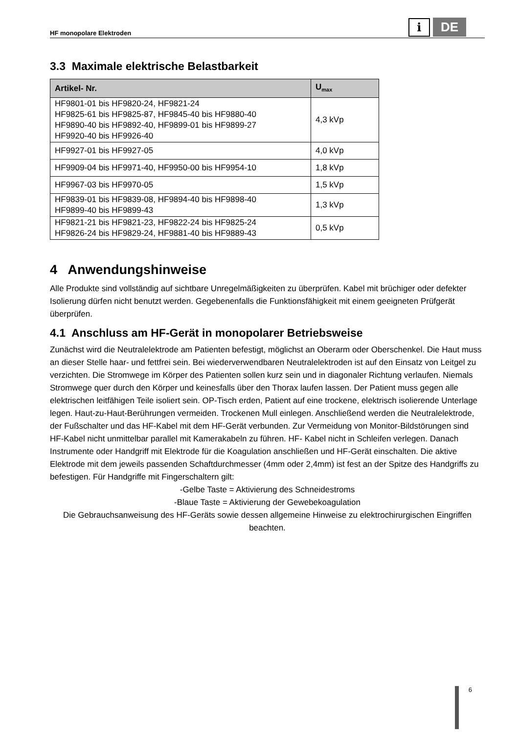HF monopolare Elektroden
i
DE
3.3 Maximale elektrische Belastbarkeit
| Artikel- Nr. | U<sub>max</sub> |
| --- | --- |
| HF9801-01 bis HF9820-24, HF9821-24 HF9825-61 bis HF9825-87, HF9845-40 bis HF9880-40 HF9890-40 bis HF9892-40, HF9899-01 bis HF9899-27 HF9920-40 bis HF9926-40 | 4,3 kVp |
| HF9927-01 bis HF9927-05 | 4,0 kVp |
| HF9909-04 bis HF9971-40, HF9950-00 bis HF9954-10 | 1,8 kVp |
| HF9967-03 bis HF9970-05 | 1,5 kVp |
| HF9839-01 bis HF9839-08, HF9894-40 bis HF9898-40 HF9899-40 bis HF9899-43 | 1,3 kVp |
| HF9821-21 bis HF9821-23, HF9822-24 bis HF9825-24 HF9826-24 bis HF9829-24, HF9881-40 bis HF9889-43 | 0,5 kVp |
4 Anwendungshinweise
Alle Produkte sind vollständig auf sichtbare Unregelmäßigkeiten zu überprüfen. Kabel mit brüchiger oder defekter Isolierung dürfen nicht benutzt werden. Gegebenenfalls die Funktionsfähigkeit mit einem geeigneten Prüfgerät überprüfen.
4.1 Anschluss am HF-Gerät in monopolarer Betriebsweise
Zunächst wird die Neutralelektrode am Patienten befestigt, möglichst an Oberarm oder Oberschenkel. Die Haut muss an dieser Stelle haar- und fettfrei sein. Bei wiederverwendbaren Neutralelektroden ist auf den Einsatz von Leitgel zu verzichten. Die Stromwege im Körper des Patienten sollen kurz sein und in diagonaler Richtung verlaufen. Niemals Stromwege quer durch den Körper und keinesfalls über den Thorax laufen lassen. Der Patient muss gegen alle elektrischen leitfähigen Teile isoliert sein. OP-Tisch erden, Patient auf eine trockene, elektrisch isolierende Unterlage legen. Haut-zu-Haut-Berührungen vermeiden. Trockenen Mull einlegen. Anschließend werden die Neutralelektrode, der Fußschalter und das HF-Kabel mit dem HF-Gerät verbunden. Zur Vermeidung von Monitor-Bildstörungen sind HF-Kabel nicht unmittelbar parallel mit Kamerakabeln zu führen. HF- Kabel nicht in Schleifen verlegen. Danach Instrumente oder Handgriff mit Elektrode für die Koagulation anschließen und HF-Gerät einschalten. Die aktive Elektrode mit dem jeweils passenden Schaftdurchmesser (4mm oder 2,4mm) ist fest an der Spitze des Handgriffs zu befestigen. Für Handgriffe mit Fingerschaltern gilt:
-Gelbe Taste = Aktivierung des Schneidestroms
-Blaue Taste = Aktivierung der Gewebekoagulation
Die Gebrauchsanweisung des HF-Geräts sowie dessen allgemeine Hinweise zu elektrochirurgischen Eingriffen beachten.
6